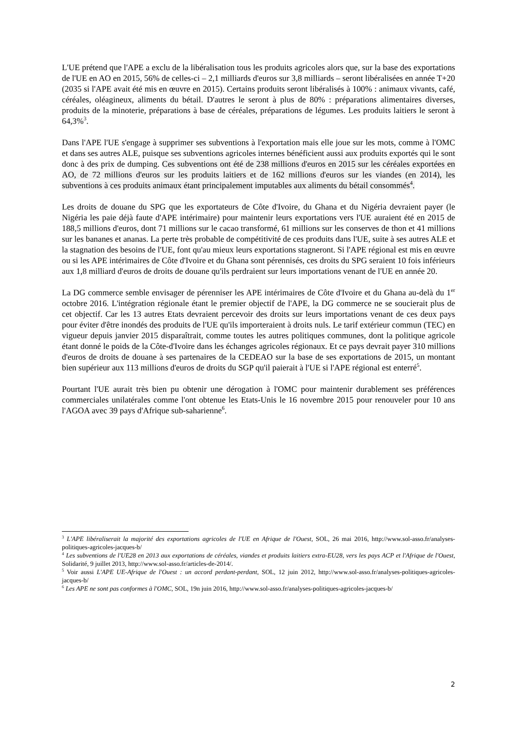L'UE prétend que l'APE a exclu de la libéralisation tous les produits agricoles alors que, sur la base des exportations de l'UE en AO en 2015, 56% de celles-ci – 2,1 milliards d'euros sur 3,8 milliards – seront libéralisées en année T+20 (2035 si l'APE avait été mis en œuvre en 2015). Certains produits seront libéralisés à 100% : animaux vivants, café, céréales, oléagineux, aliments du bétail. D'autres le seront à plus de 80% : préparations alimentaires diverses, produits de la minoterie, préparations à base de céréales, préparations de légumes. Les produits laitiers le seront à 64,3%<sup>3</sup>.
Dans l'APE l'UE s'engage à supprimer ses subventions à l'exportation mais elle joue sur les mots, comme à l'OMC et dans ses autres ALE, puisque ses subventions agricoles internes bénéficient aussi aux produits exportés qui le sont donc à des prix de dumping. Ces subventions ont été de 238 millions d'euros en 2015 sur les céréales exportées en AO, de 72 millions d'euros sur les produits laitiers et de 162 millions d'euros sur les viandes (en 2014), les subventions à ces produits animaux étant principalement imputables aux aliments du bétail consommés<sup>4</sup>.
Les droits de douane du SPG que les exportateurs de Côte d'Ivoire, du Ghana et du Nigéria devraient payer (le Nigéria les paie déjà faute d'APE intérimaire) pour maintenir leurs exportations vers l'UE auraient été en 2015 de 188,5 millions d'euros, dont 71 millions sur le cacao transformé, 61 millions sur les conserves de thon et 41 millions sur les bananes et ananas. La perte très probable de compétitivité de ces produits dans l'UE, suite à ses autres ALE et la stagnation des besoins de l'UE, font qu'au mieux leurs exportations stagneront. Si l'APE régional est mis en œuvre ou si les APE intérimaires de Côte d'Ivoire et du Ghana sont pérennisés, ces droits du SPG seraient 10 fois inférieurs aux 1,8 milliard d'euros de droits de douane qu'ils perdraient sur leurs importations venant de l'UE en année 20.
La DG commerce semble envisager de pérenniser les APE intérimaires de Côte d'Ivoire et du Ghana au-delà du 1<sup>er</sup> octobre 2016. L'intégration régionale étant le premier objectif de l'APE, la DG commerce ne se soucierait plus de cet objectif. Car les 13 autres Etats devraient percevoir des droits sur leurs importations venant de ces deux pays pour éviter d'être inondés des produits de l'UE qu'ils importeraient à droits nuls. Le tarif extérieur commun (TEC) en vigueur depuis janvier 2015 disparaîtrait, comme toutes les autres politiques communes, dont la politique agricole étant donné le poids de la Côte-d'Ivoire dans les échanges agricoles régionaux. Et ce pays devrait payer 310 millions d'euros de droits de douane à ses partenaires de la CEDEAO sur la base de ses exportations de 2015, un montant bien supérieur aux 113 millions d'euros de droits du SGP qu'il paierait à l'UE si l'APE régional est enterré<sup>5</sup>.
Pourtant l'UE aurait très bien pu obtenir une dérogation à l'OMC pour maintenir durablement ses préférences commerciales unilatérales comme l'ont obtenue les Etats-Unis le 16 novembre 2015 pour renouveler pour 10 ans l'AGOA avec 39 pays d'Afrique sub-saharienne<sup>6</sup>.
<sup>3</sup> L'APE libéraliserait la majorité des exportations agricoles de l'UE en Afrique de l'Ouest, SOL, 26 mai 2016, http://www.sol-asso.fr/analyses-politiques-agricoles-jacques-b/
<sup>4</sup> Les subventions de l'UE28 en 2013 aux exportations de céréales, viandes et produits laitiers extra-EU28, vers les pays ACP et l'Afrique de l'Ouest, Solidarité, 9 juillet 2013, http://www.sol-asso.fr/articles-de-2014/.
<sup>5</sup> Voir aussi L'APE UE-Afrique de l'Ouest : un accord perdant-perdant, SOL, 12 juin 2012, http://www.sol-asso.fr/analyses-politiques-agricoles-jacques-b/
<sup>6</sup> Les APE ne sont pas conformes à l'OMC, SOL, 19n juin 2016, http://www.sol-asso.fr/analyses-politiques-agricoles-jacques-b/
2